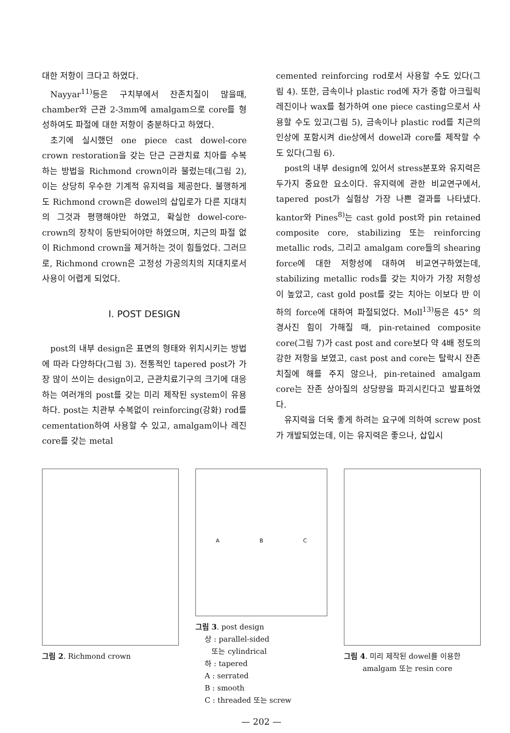대한 저항이 크다고 하였다.
Nayyar<sup>11)</sup>등은 구치부에서 잔존치질이 많을때, chamber와 근관 2-3mm에 amalgam으로 core를 형성하여도 파절에 대한 저항이 충분하다고 하였다.
초기에 실시했던 one piece cast dowel-core crown restoration을 갖는 단근 근관치료 치아를 수복하는 방법을 Richmond crown이라 불렀는데(그림 2), 이는 상당히 우수한 기계적 유지력을 제공한다. 불행하게도 Richmond crown은 dowel의 삽입로가 다른 지대치의 그것과 평행해야만 하였고, 확실한 dowel-core-crown의 장착이 동반되어야만 하였으며, 치근의 파절 없이 Richmond crown을 제거하는 것이 힘들었다. 그러므로, Richmond crown은 고정성 가공의치의 지대치로서 사용이 어렵게 되었다.
I. POST DESIGN
post의 내부 design은 표면의 형태와 위치시키는 방법에 따라 다양하다(그림 3). 전통적인 tapered post가 가장 많이 쓰이는 design이고, 근관치료기구의 크기에 대응하는 여러개의 post를 갖는 미리 제작된 system이 유용하다. post는 치관부 수복없이 reinforcing(강화) rod를 cementation하여 사용할 수 있고, amalgam이나 레진 core를 갖는 metal
cemented reinforcing rod로서 사용할 수도 있다(그림 4). 또한, 금속이나 plastic rod에 자가 중합 아크릴릭 레진이나 wax를 첨가하여 one piece casting으로서 사용할 수도 있고(그림 5), 금속이나 plastic rod를 치근의 인상에 포함시켜 die상에서 dowel과 core를 제작할 수도 있다(그림 6).
post의 내부 design에 있어서 stress분포와 유지력은 두가지 중요한 요소이다. 유지력에 관한 비교연구에서, tapered post가 실험상 가장 나쁜 결과를 나타냈다. kantor와 Pines<sup>8)</sup>는 cast gold post와 pin retained composite core, stabilizing 또는 reinforcing metallic rods, 그리고 amalgam core들의 shearing force에 대한 저항성에 대하여 비교연구하였는데, stabilizing metallic rods를 갖는 치아가 가장 저항성이 높았고, cast gold post를 갖는 치아는 이보다 반 이하의 force에 대하여 파절되었다. Moll<sup>13)</sup>등은 45° 의 경사진 힘이 가해질 때, pin-retained composite core(그림 7)가 cast post and core보다 약 4배 정도의 강한 저항을 보였고, cast post and core는 탈락시 잔존 치질에 해를 주지 않으나, pin-retained amalgam core는 잔존 상아질의 상당량을 파괴시킨다고 발표하였다.
유지력을 더욱 좋게 하려는 요구에 의하여 screw post가 개발되었는데, 이는 유지력은 좋으나, 삽입시
그림 2. Richmond crown
A B C
그림 3. post design
상 : parallel-sided
또는 cylindrical
하 : tapered
A : serrated
B : smooth
C : threaded 또는 screw
그림 4. 미리 제작된 dowel를 이용한
amalgam 또는 resin core
— 202 —